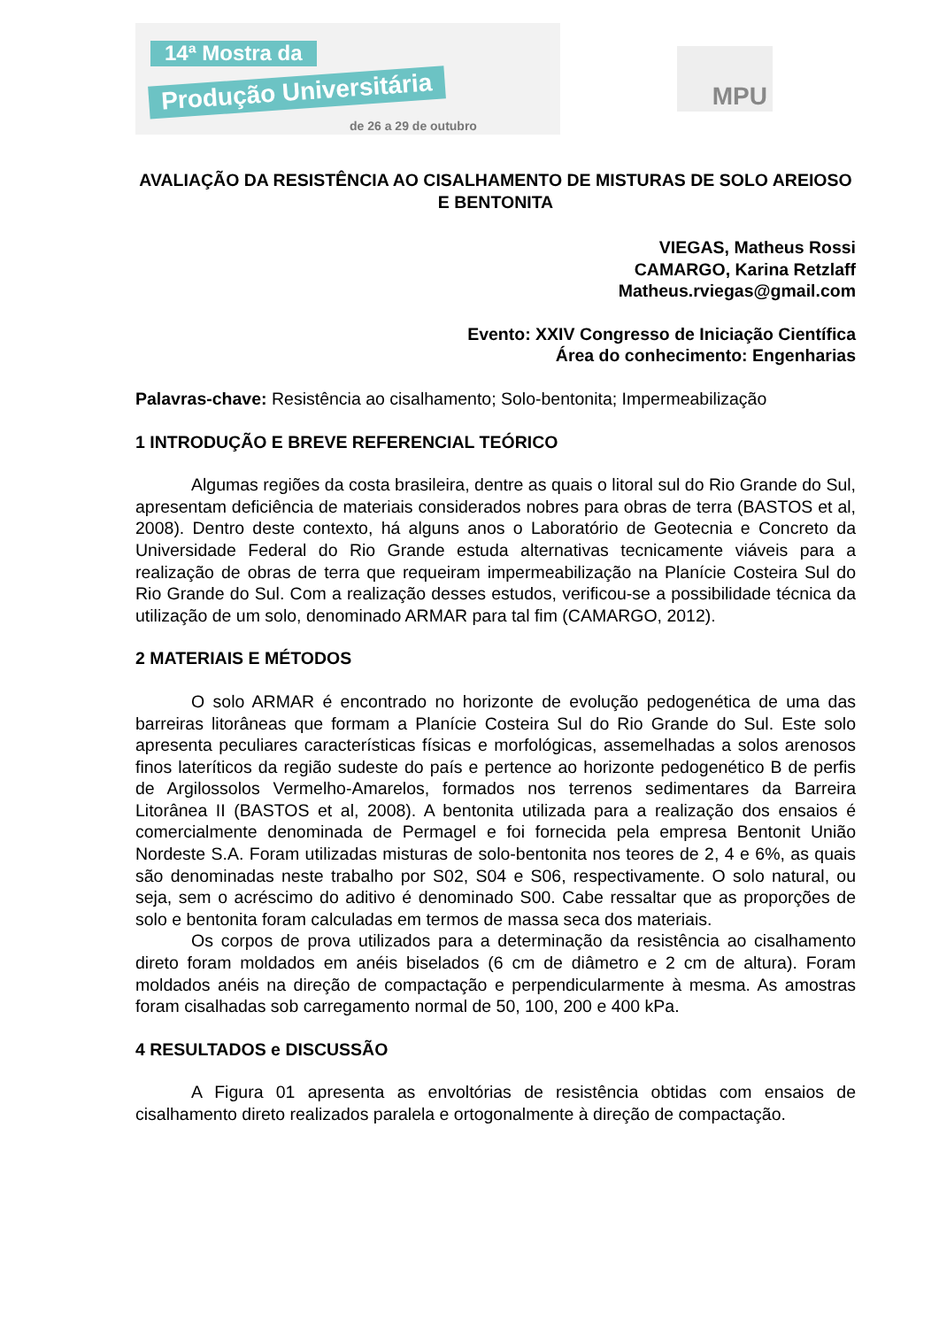14ª Mostra da
Produção Universitária
de 26 a 29 de outubro
MPU
AVALIAÇÃO DA RESISTÊNCIA AO CISALHAMENTO DE MISTURAS DE SOLO AREIOSO E BENTONITA
VIEGAS, Matheus Rossi
CAMARGO, Karina Retzlaff
Matheus.rviegas@gmail.com
Evento: XXIV Congresso de Iniciação Científica
Área do conhecimento: Engenharias
Palavras-chave: Resistência ao cisalhamento; Solo-bentonita; Impermeabilização
1 INTRODUÇÃO E BREVE REFERENCIAL TEÓRICO
Algumas regiões da costa brasileira, dentre as quais o litoral sul do Rio Grande do Sul, apresentam deficiência de materiais considerados nobres para obras de terra (BASTOS et al, 2008). Dentro deste contexto, há alguns anos o Laboratório de Geotecnia e Concreto da Universidade Federal do Rio Grande estuda alternativas tecnicamente viáveis para a realização de obras de terra que requeiram impermeabilização na Planície Costeira Sul do Rio Grande do Sul. Com a realização desses estudos, verificou-se a possibilidade técnica da utilização de um solo, denominado ARMAR para tal fim (CAMARGO, 2012).
2 MATERIAIS E MÉTODOS
O solo ARMAR é encontrado no horizonte de evolução pedogenética de uma das barreiras litorâneas que formam a Planície Costeira Sul do Rio Grande do Sul. Este solo apresenta peculiares características físicas e morfológicas, assemelhadas a solos arenosos finos lateríticos da região sudeste do país e pertence ao horizonte pedogenético B de perfis de Argilossolos Vermelho-Amarelos, formados nos terrenos sedimentares da Barreira Litorânea II (BASTOS et al, 2008). A bentonita utilizada para a realização dos ensaios é comercialmente denominada de Permagel e foi fornecida pela empresa Bentonit União Nordeste S.A. Foram utilizadas misturas de solo-bentonita nos teores de 2, 4 e 6%, as quais são denominadas neste trabalho por S02, S04 e S06, respectivamente. O solo natural, ou seja, sem o acréscimo do aditivo é denominado S00. Cabe ressaltar que as proporções de solo e bentonita foram calculadas em termos de massa seca dos materiais.
Os corpos de prova utilizados para a determinação da resistência ao cisalhamento direto foram moldados em anéis biselados (6 cm de diâmetro e 2 cm de altura). Foram moldados anéis na direção de compactação e perpendicularmente à mesma. As amostras foram cisalhadas sob carregamento normal de 50, 100, 200 e 400 kPa.
4 RESULTADOS e DISCUSSÃO
A Figura 01 apresenta as envoltórias de resistência obtidas com ensaios de cisalhamento direto realizados paralela e ortogonalmente à direção de compactação.